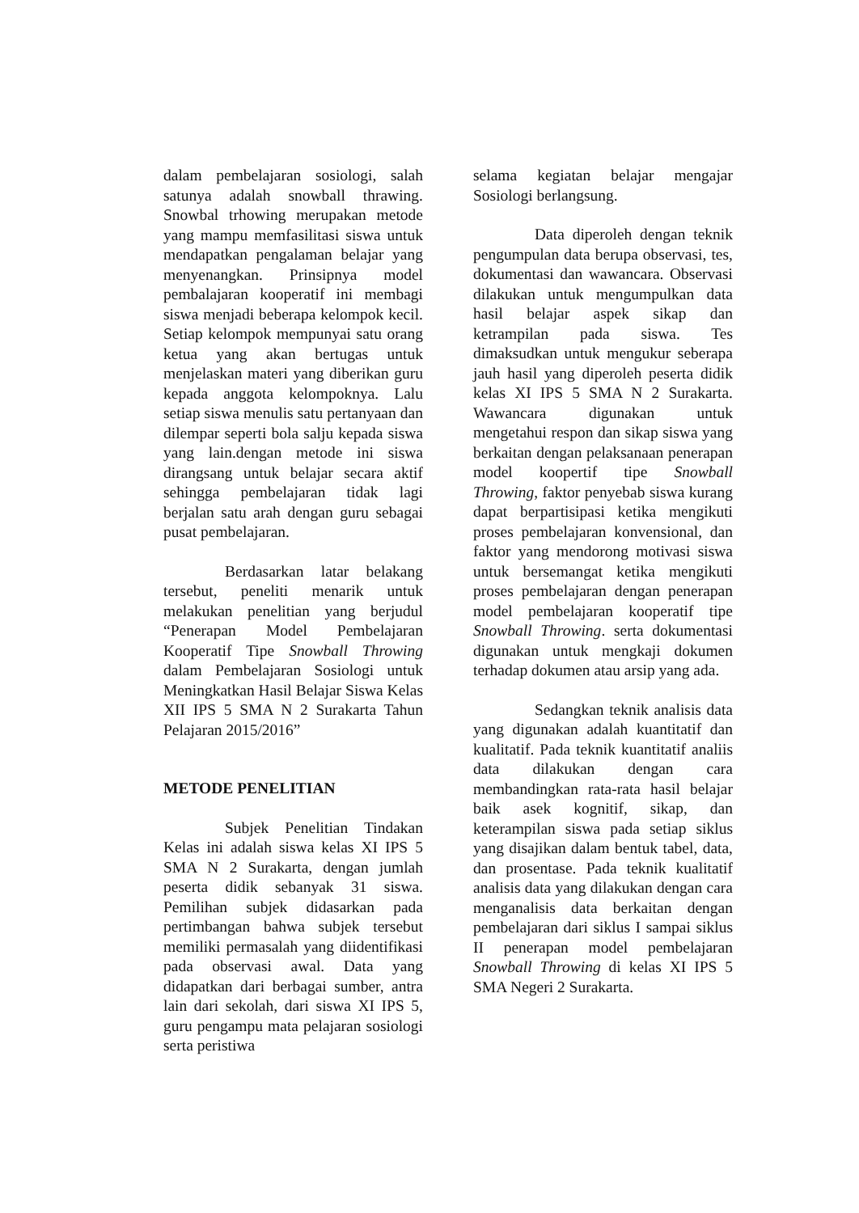dalam pembelajaran sosiologi, salah satunya adalah snowball thrawing. Snowbal trhowing merupakan metode yang mampu memfasilitasi siswa untuk mendapatkan pengalaman belajar yang menyenangkan. Prinsipnya model pembalajaran kooperatif ini membagi siswa menjadi beberapa kelompok kecil. Setiap kelompok mempunyai satu orang ketua yang akan bertugas untuk menjelaskan materi yang diberikan guru kepada anggota kelompoknya. Lalu setiap siswa menulis satu pertanyaan dan dilempar seperti bola salju kepada siswa yang lain.dengan metode ini siswa dirangsang untuk belajar secara aktif sehingga pembelajaran tidak lagi berjalan satu arah dengan guru sebagai pusat pembelajaran.
Berdasarkan latar belakang tersebut, peneliti menarik untuk melakukan penelitian yang berjudul “Penerapan Model Pembelajaran Kooperatif Tipe Snowball Throwing dalam Pembelajaran Sosiologi untuk Meningkatkan Hasil Belajar Siswa Kelas XII IPS 5 SMA N 2 Surakarta Tahun Pelajaran 2015/2016”
METODE PENELITIAN
Subjek Penelitian Tindakan Kelas ini adalah siswa kelas XI IPS 5 SMA N 2 Surakarta, dengan jumlah peserta didik sebanyak 31 siswa. Pemilihan subjek didasarkan pada pertimbangan bahwa subjek tersebut memiliki permasalah yang diidentifikasi pada observasi awal. Data yang didapatkan dari berbagai sumber, antra lain dari sekolah, dari siswa XI IPS 5, guru pengampu mata pelajaran sosiologi serta peristiwa
selama kegiatan belajar mengajar Sosiologi berlangsung.
Data diperoleh dengan teknik pengumpulan data berupa observasi, tes, dokumentasi dan wawancara. Observasi dilakukan untuk mengumpulkan data hasil belajar aspek sikap dan ketrampilan pada siswa. Tes dimaksudkan untuk mengukur seberapa jauh hasil yang diperoleh peserta didik kelas XI IPS 5 SMA N 2 Surakarta. Wawancara digunakan untuk mengetahui respon dan sikap siswa yang berkaitan dengan pelaksanaan penerapan model koopertif tipe Snowball Throwing, faktor penyebab siswa kurang dapat berpartisipasi ketika mengikuti proses pembelajaran konvensional, dan faktor yang mendorong motivasi siswa untuk bersemangat ketika mengikuti proses pembelajaran dengan penerapan model pembelajaran kooperatif tipe Snowball Throwing. serta dokumentasi digunakan untuk mengkaji dokumen terhadap dokumen atau arsip yang ada.
Sedangkan teknik analisis data yang digunakan adalah kuantitatif dan kualitatif. Pada teknik kuantitatif analiis data dilakukan dengan cara membandingkan rata-rata hasil belajar baik asek kognitif, sikap, dan keterampilan siswa pada setiap siklus yang disajikan dalam bentuk tabel, data, dan prosentase. Pada teknik kualitatif analisis data yang dilakukan dengan cara menganalisis data berkaitan dengan pembelajaran dari siklus I sampai siklus II penerapan model pembelajaran Snowball Throwing di kelas XI IPS 5 SMA Negeri 2 Surakarta.